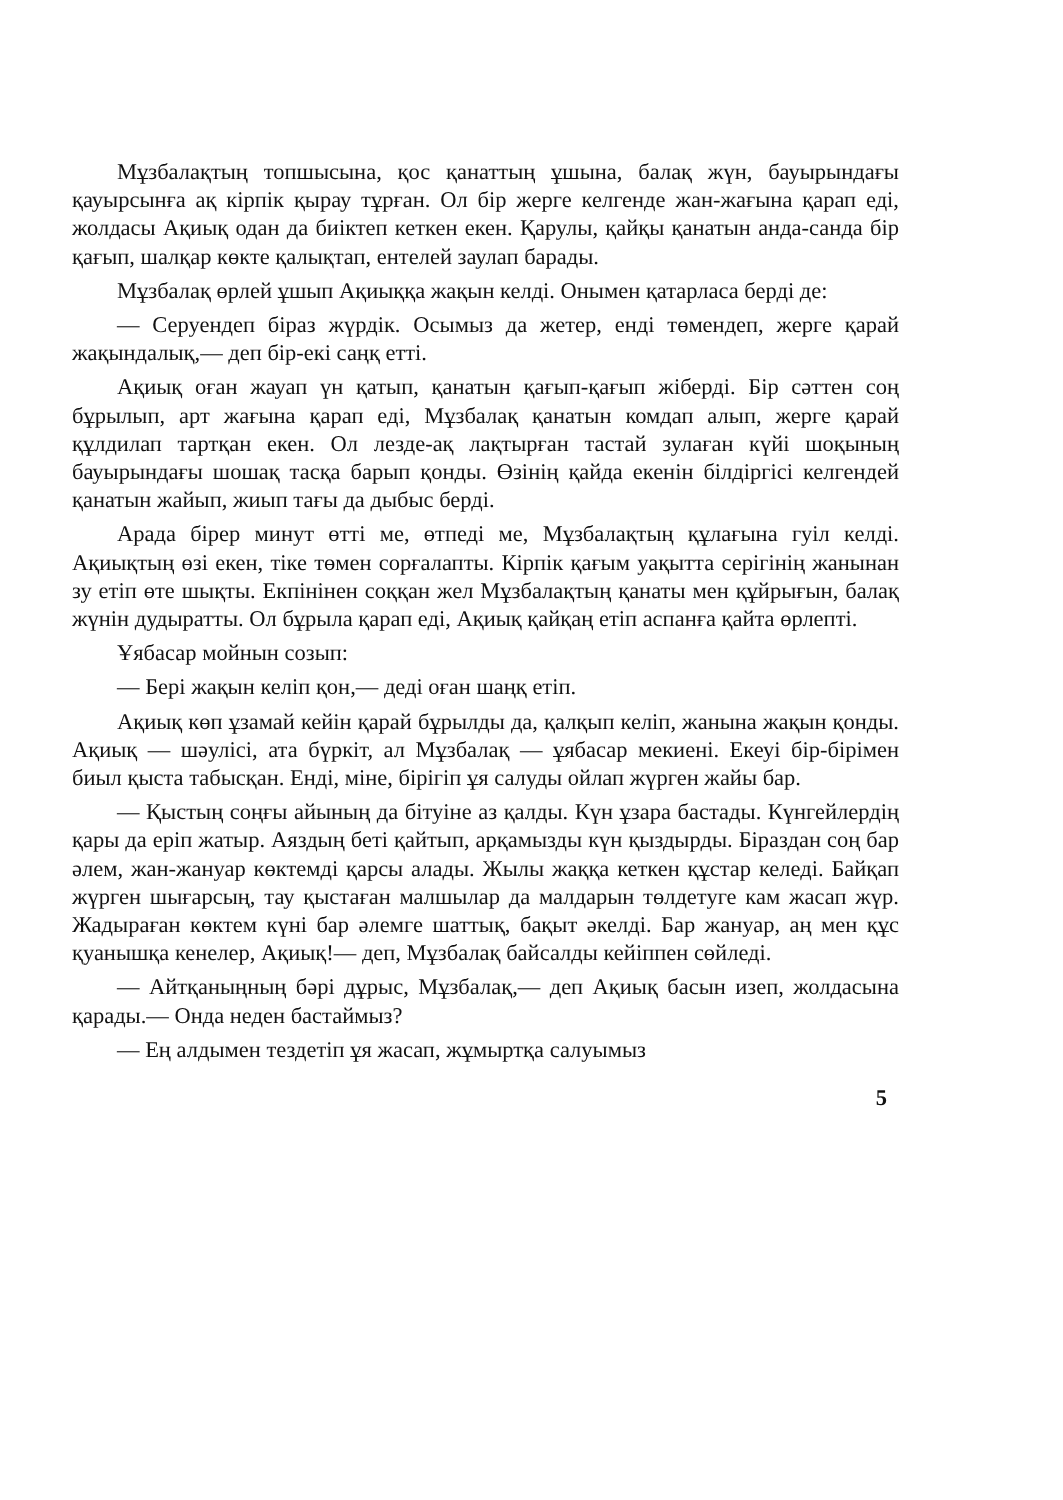Мұзбалақтың топшысына, қос қанаттың ұшына, балақ жүн, бауырындағы қауырсынға ақ кірпік қырау тұрған. Ол бір жерге келгенде жан-жағына қарап еді, жолдасы Ақиық одан да биіктеп кеткен екен. Қарулы, қайқы қанатын анда-санда бір қағып, шалқар көкте қалықтап, ентелей заулап барады.
Мұзбалақ өрлей ұшып Ақиыққа жақын келді. Онымен қатарласа берді де:
— Серуендеп біраз жүрдік. Осымыз да жетер, енді төмендеп, жерге қарай жақындалық,— деп бір-екі саңқ етті.
Ақиық оған жауап үн қатып, қанатын қағып-қағып жіберді. Бір сәттен соң бұрылып, арт жағына қарап еді, Мұзбалақ қанатын комдап алып, жерге қарай құлдилап тартқан екен. Ол лезде-ақ лақтырған тастай зулаған күйі шоқының бауырындағы шошақ тасқа барып қонды. Өзінің қайда екенін білдіргісі келгендей қанатын жайып, жиып тағы да дыбыс берді.
Арада бірер минут өтті ме, өтпеді ме, Мұзбалақтың құлағына гуіл келді. Ақиықтың өзі екен, тіке төмен сорғалапты. Кірпік қағым уақытта серігінің жанынан зу етіп өте шықты. Екпінінен соққан жел Мұзбалақтың қанаты мен құйрығын, балақ жүнін дудыратты. Ол бұрыла қарап еді, Ақиық қайқаң етіп аспанға қайта өрлепті.
Ұябасар мойнын созып:
— Бері жақын келіп қон,— деді оған шаңқ етіп.
Ақиық көп ұзамай кейін қарай бұрылды да, қалқып келіп, жанына жақын қонды. Ақиық — шәулісі, ата бүркіт, ал Мұзбалақ — ұябасар мекиені. Екеуі бір-бірімен биыл қыста табысқан. Енді, міне, бірігіп ұя салуды ойлап жүрген жайы бар.
— Қыстың соңғы айының да бітуіне аз қалды. Күн ұзара бастады. Күнгейлердің қары да еріп жатыр. Аяздың беті қайтып, арқамызды күн қыздырды. Біраздан соң бар әлем, жан-жануар көктемді қарсы алады. Жылы жаққа кеткен құстар келеді. Байқап жүрген шығарсың, тау қыстаған малшылар да малдарын төлдетуге кам жасап жүр. Жадыраған көктем күні бар әлемге шаттық, бақыт әкелді. Бар жануар, аң мен құс қуанышқа кенелер, Ақиық!— деп, Мұзбалақ байсалды кейіппен сөйледі.
— Айтқаныңның бәрі дұрыс, Мұзбалақ,— деп Ақиық басын изеп, жолдасына қарады.— Онда неден бастаймыз?
— Ең алдымен тездетіп ұя жасап, жұмыртқа салуымыз
5